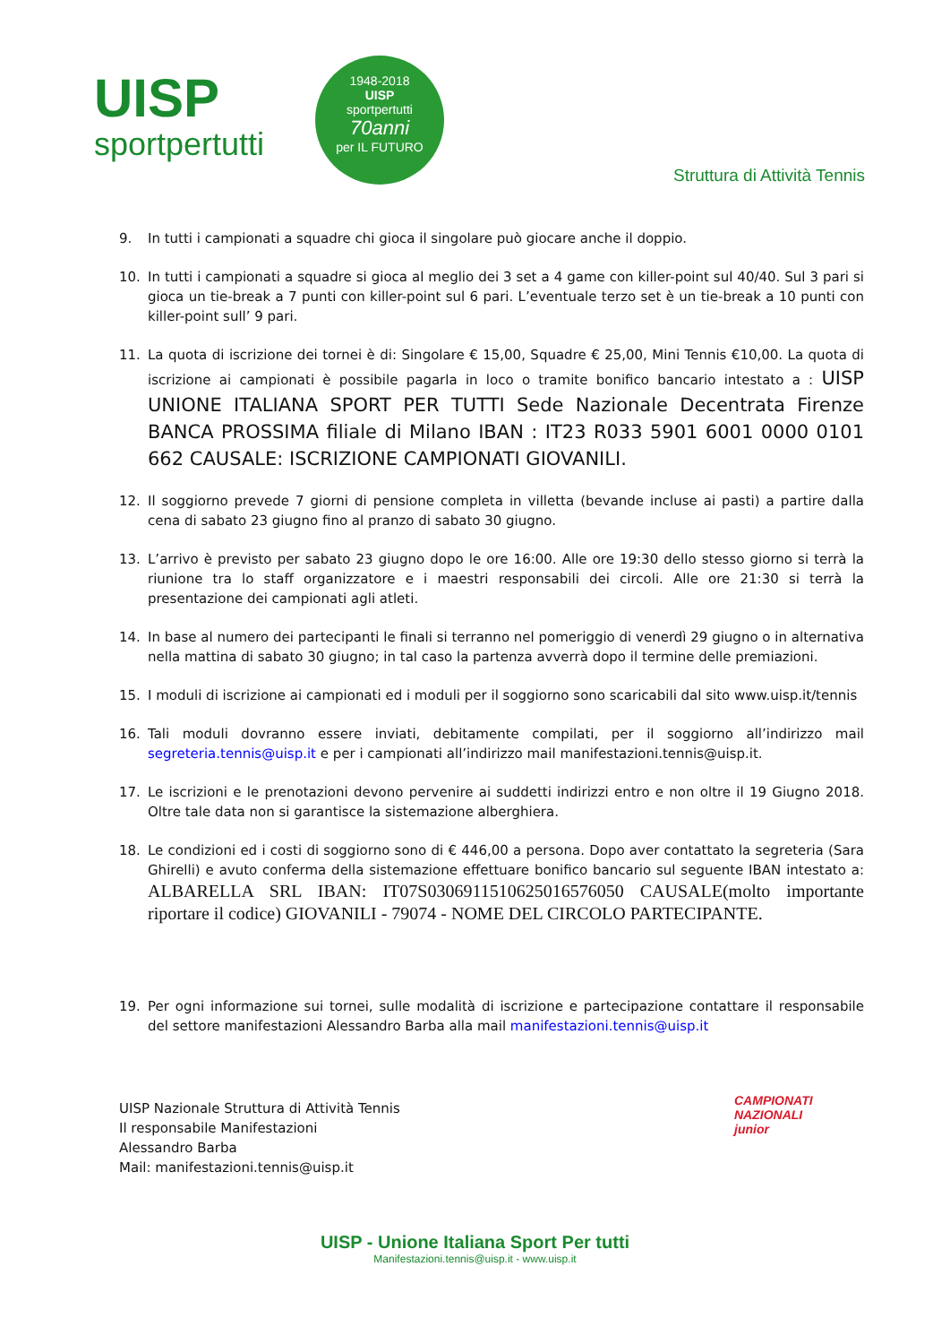UISP
sportpertutti
1948-2018
UISP
sportpertutti
70anni
per IL FUTURO
Struttura di Attività Tennis
9. In tutti i campionati a squadre chi gioca il singolare può giocare anche il doppio.
10. In tutti i campionati a squadre si gioca al meglio dei 3 set a 4 game con killer-point sul 40/40. Sul 3 pari si gioca un tie-break a 7 punti con killer-point sul 6 pari. L’eventuale terzo set è un tie-break a 10 punti con killer-point sull’ 9 pari.
11. La quota di iscrizione dei tornei è di: Singolare € 15,00, Squadre € 25,00, Mini Tennis €10,00. La quota di iscrizione ai campionati è possibile pagarla in loco o tramite bonifico bancario intestato a : UISP UNIONE ITALIANA SPORT PER TUTTI Sede Nazionale Decentrata Firenze BANCA PROSSIMA filiale di Milano IBAN : IT23 R033 5901 6001 0000 0101 662 CAUSALE: ISCRIZIONE CAMPIONATI GIOVANILI.
12. Il soggiorno prevede 7 giorni di pensione completa in villetta (bevande incluse ai pasti) a partire dalla cena di sabato 23 giugno fino al pranzo di sabato 30 giugno.
13. L’arrivo è previsto per sabato 23 giugno dopo le ore 16:00. Alle ore 19:30 dello stesso giorno si terrà la riunione tra lo staff organizzatore e i maestri responsabili dei circoli. Alle ore 21:30 si terrà la presentazione dei campionati agli atleti.
14. In base al numero dei partecipanti le finali si terranno nel pomeriggio di venerdì 29 giugno o in alternativa nella mattina di sabato 30 giugno; in tal caso la partenza avverrà dopo il termine delle premiazioni.
15. I moduli di iscrizione ai campionati ed i moduli per il soggiorno sono scaricabili dal sito www.uisp.it/tennis
16. Tali moduli dovranno essere inviati, debitamente compilati, per il soggiorno all’indirizzo mail segreteria.tennis@uisp.it e per i campionati all’indirizzo mail manifestazioni.tennis@uisp.it.
17. Le iscrizioni e le prenotazioni devono pervenire ai suddetti indirizzi entro e non oltre il 19 Giugno 2018. Oltre tale data non si garantisce la sistemazione alberghiera.
18. Le condizioni ed i costi di soggiorno sono di € 446,00 a persona. Dopo aver contattato la segreteria (Sara Ghirelli) e avuto conferma della sistemazione effettuare bonifico bancario sul seguente IBAN intestato a: ALBARELLA SRL IBAN: IT07S0306911510625016576050 CAUSALE(molto importante riportare il codice) GIOVANILI - 79074 - NOME DEL CIRCOLO PARTECIPANTE.
19. Per ogni informazione sui tornei, sulle modalità di iscrizione e partecipazione contattare il responsabile del settore manifestazioni Alessandro Barba alla mail manifestazioni.tennis@uisp.it
UISP Nazionale Struttura di Attività Tennis
Il responsabile Manifestazioni
Alessandro Barba
Mail: manifestazioni.tennis@uisp.it
CAMPIONATI
NAZIONALI
junior
UISP - Unione Italiana Sport Per tutti
Manifestazioni.tennis@uisp.it - www.uisp.it